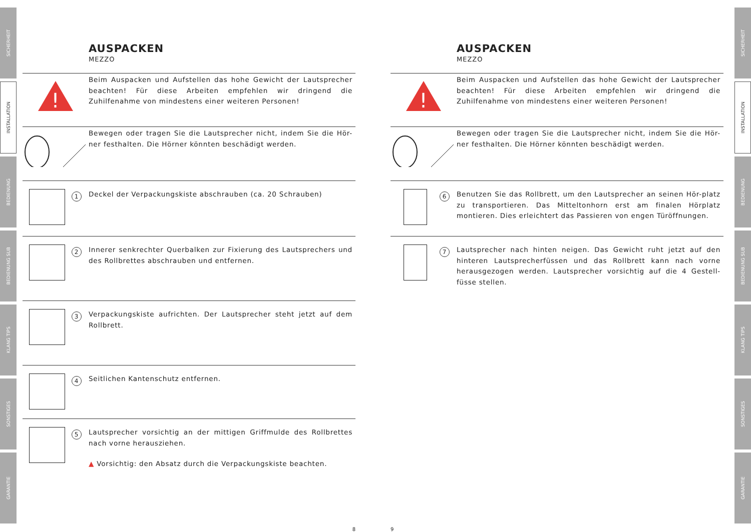SICHERHEIT
INSTALLATION
BEDIENUNG
BEDIENUNG SUB
KLANG TIPS
SONSTIGES
GARANTIE
SICHERHEIT
INSTALLATION
BEDIENUNG
BEDIENUNG SUB
KLANG TIPS
SONSTIGES
GARANTIE
AUSPACKEN
MEZZO
!
Beim Auspacken und Aufstellen das hohe Gewicht der Lautsprecher beachten! Für diese Arbeiten empfehlen wir dringend die Zuhilfenahme von mindestens einer weiteren Personen!
Bewegen oder tragen Sie die Lautsprecher nicht, indem Sie die Hör-ner festhalten. Die Hörner könnten beschädigt werden.
1
Deckel der Verpackungskiste abschrauben (ca. 20 Schrauben)
2
Innerer senkrechter Querbalken zur Fixierung des Lautsprechers und des Rollbrettes abschrauben und entfernen.
3
Verpackungskiste aufrichten. Der Lautsprecher steht jetzt auf dem Rollbrett.
4
Seitlichen Kantenschutz entfernen.
5
Lautsprecher vorsichtig an der mittigen Griffmulde des Rollbrettes nach vorne herausziehen.
▲ Vorsichtig: den Absatz durch die Verpackungskiste beachten.
8
AUSPACKEN
MEZZO
!
Beim Auspacken und Aufstellen das hohe Gewicht der Lautsprecher beachten! Für diese Arbeiten empfehlen wir dringend die Zuhilfenahme von mindestens einer weiteren Personen!
Bewegen oder tragen Sie die Lautsprecher nicht, indem Sie die Hör-ner festhalten. Die Hörner könnten beschädigt werden.
6
Benutzen Sie das Rollbrett, um den Lautsprecher an seinen Hör-platz zu transportieren. Das Mitteltonhorn erst am finalen Hörplatz montieren. Dies erleichtert das Passieren von engen Türöffnungen.
7
Lautsprecher nach hinten neigen. Das Gewicht ruht jetzt auf den hinteren Lautsprecherfüssen und das Rollbrett kann nach vorne herausgezogen werden. Lautsprecher vorsichtig auf die 4 Gestell-füsse stellen.
9